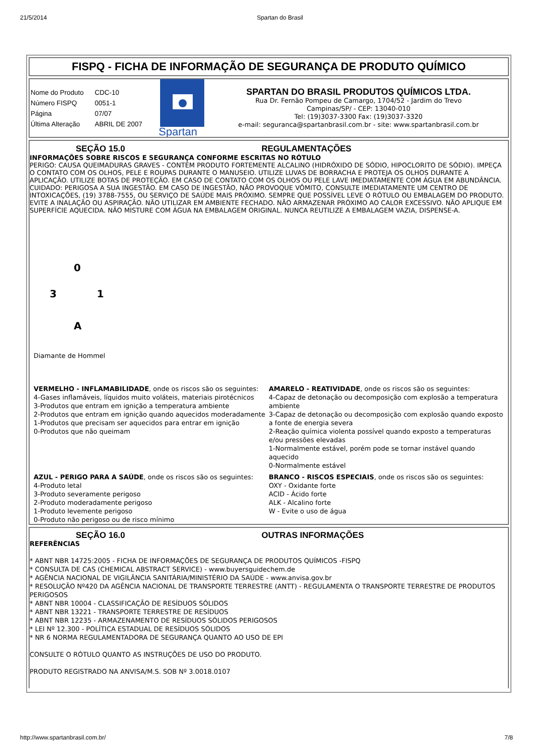21/5/2014 Spartan do Brasil
FISPQ - FICHA DE INFORMAÇÃO DE SEGURANÇA DE PRODUTO QUÍMICO
| Nome do Produto | CDC-10 |
| Número FISPQ | 0051-1 |
| Página | 07/07 |
| Última Alteração | ABRIL DE 2007 |
Spartan
SPARTAN DO BRASIL PRODUTOS QUÍMICOS LTDA.
Rua Dr. Fernão Pompeu de Camargo, 1704/52 - Jardim do Trevo
Campinas/SP/ - CEP: 13040-010
Tel: (19)3037-3300 Fax: (19)3037-3320
e-mail: seguranca@spartanbrasil.com.br - site: www.spartanbrasil.com.br
SEÇÃO 15.0 REGULAMENTAÇÕES
INFORMAÇÕES SOBRE RISCOS E SEGURANÇA CONFORME ESCRITAS NO RÓTULO
PERIGO: CAUSA QUEIMADURAS GRAVES - CONTÉM PRODUTO FORTEMENTE ALCALINO (HIDRÓXIDO DE SÓDIO, HIPOCLORITO DE SÓDIO). IMPEÇA O CONTATO COM OS OLHOS, PELE E ROUPAS DURANTE O MANUSEIO. UTILIZE LUVAS DE BORRACHA E PROTEJA OS OLHOS DURANTE A APLICAÇÃO. UTILIZE BOTAS DE PROTEÇÃO. EM CASO DE CONTATO COM OS OLHOS OU PELE LAVE IMEDIATAMENTE COM ÁGUA EM ABUNDÂNCIA. CUIDADO: PERIGOSA A SUA INGESTÃO. EM CASO DE INGESTÃO, NÃO PROVOQUE VÔMITO, CONSULTE IMEDIATAMENTE UM CENTRO DE INTOXICAÇÕES, (19) 3788-7555, OU SERVIÇO DE SAÚDE MAIS PRÓXIMO. SEMPRE QUE POSSÍVEL LEVE O RÓTULO OU EMBALAGEM DO PRODUTO. EVITE A INALAÇÃO OU ASPIRAÇÃO. NÃO UTILIZAR EM AMBIENTE FECHADO. NÃO ARMAZENAR PRÓXIMO AO CALOR EXCESSIVO. NÃO APLIQUE EM SUPERFÍCIE AQUECIDA. NÃO MISTURE COM ÁGUA NA EMBALAGEM ORIGINAL. NUNCA REUTILIZE A EMBALAGEM VAZIA, DISPENSE-A.
0
3 1
A
Diamante de Hommel
VERMELHO - INFLAMABILIDADE, onde os riscos são os seguintes:
4-Gases inflamáveis, líquidos muito voláteis, materiais pirotécnicos
3-Produtos que entram em ignição a temperatura ambiente
2-Produtos que entram em ignição quando aquecidos moderadamente
1-Produtos que precisam ser aquecidos para entrar em ignição
0-Produtos que não queimam
AMARELO - REATIVIDADE, onde os riscos são os seguintes:
4-Capaz de detonação ou decomposição com explosão a temperatura ambiente
3-Capaz de detonação ou decomposição com explosão quando exposto a fonte de energia severa
2-Reação química violenta possível quando exposto a temperaturas e/ou pressões elevadas
1-Normalmente estável, porém pode se tornar instável quando aquecido
0-Normalmente estável
AZUL - PERIGO PARA A SAÚDE, onde os riscos são os seguintes:
4-Produto letal
3-Produto severamente perigoso
2-Produto moderadamente perigoso
1-Produto levemente perigoso
0-Produto não perigoso ou de risco mínimo
BRANCO - RISCOS ESPECIAIS, onde os riscos são os seguintes:
OXY - Oxidante forte
ACID - Ácido forte
ALK - Alcalino forte
W - Evite o uso de água
SEÇÃO 16.0 OUTRAS INFORMAÇÕES
REFERÊNCIAS
* ABNT NBR 14725:2005 - FICHA DE INFORMAÇÕES DE SEGURANÇA DE PRODUTOS QUÍMICOS -FISPQ
* CONSULTA DE CAS (CHEMICAL ABSTRACT SERVICE) - www.buyersguidechem.de
* AGÊNCIA NACIONAL DE VIGILÂNCIA SANITÁRIA/MINISTÉRIO DA SAÚDE - www.anvisa.gov.br
* RESOLUÇÃO Nº420 DA AGÊNCIA NACIONAL DE TRANSPORTE TERRESTRE (ANTT) - REGULAMENTA O TRANSPORTE TERRESTRE DE PRODUTOS PERIGOSOS
* ABNT NBR 10004 - CLASSIFICAÇÃO DE RESÍDUOS SÓLIDOS
* ABNT NBR 13221 - TRANSPORTE TERRESTRE DE RESÍDUOS
* ABNT NBR 12235 - ARMAZENAMENTO DE RESÍDUOS SÓLIDOS PERIGOSOS
* LEI Nº 12.300 - POLÍTICA ESTADUAL DE RESÍDUOS SÓLIDOS
* NR 6 NORMA REGULAMENTADORA DE SEGURANÇA QUANTO AO USO DE EPI
CONSULTE O RÓTULO QUANTO AS INSTRUÇÕES DE USO DO PRODUTO.
PRODUTO REGISTRADO NA ANVISA/M.S. SOB Nº 3.0018.0107
http://www.spartanbrasil.com.br/ 7/8